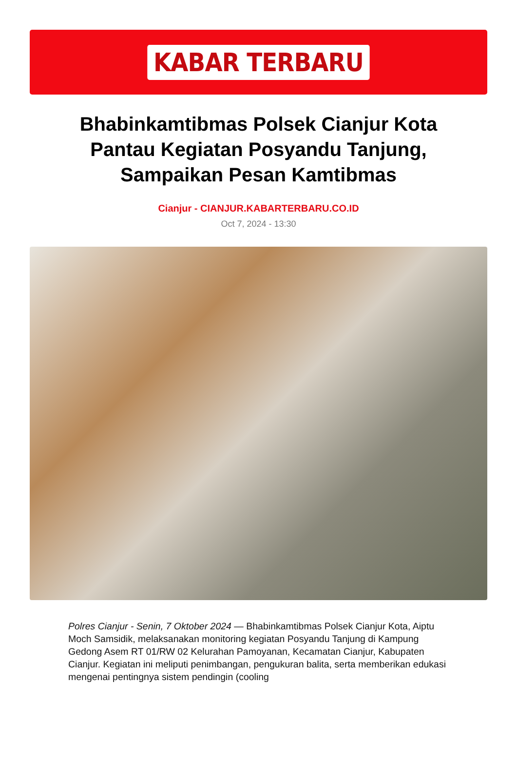KABAR TERBARU
Bhabinkamtibmas Polsek Cianjur Kota Pantau Kegiatan Posyandu Tanjung, Sampaikan Pesan Kamtibmas
Cianjur - CIANJUR.KABARTERBARU.CO.ID
Oct 7, 2024 - 13:30
Polres Cianjur - Senin, 7 Oktober 2024 — Bhabinkamtibmas Polsek Cianjur Kota, Aiptu Moch Samsidik, melaksanakan monitoring kegiatan Posyandu Tanjung di Kampung Gedong Asem RT 01/RW 02 Kelurahan Pamoyanan, Kecamatan Cianjur, Kabupaten Cianjur. Kegiatan ini meliputi penimbangan, pengukuran balita, serta memberikan edukasi mengenai pentingnya sistem pendingin (cooling